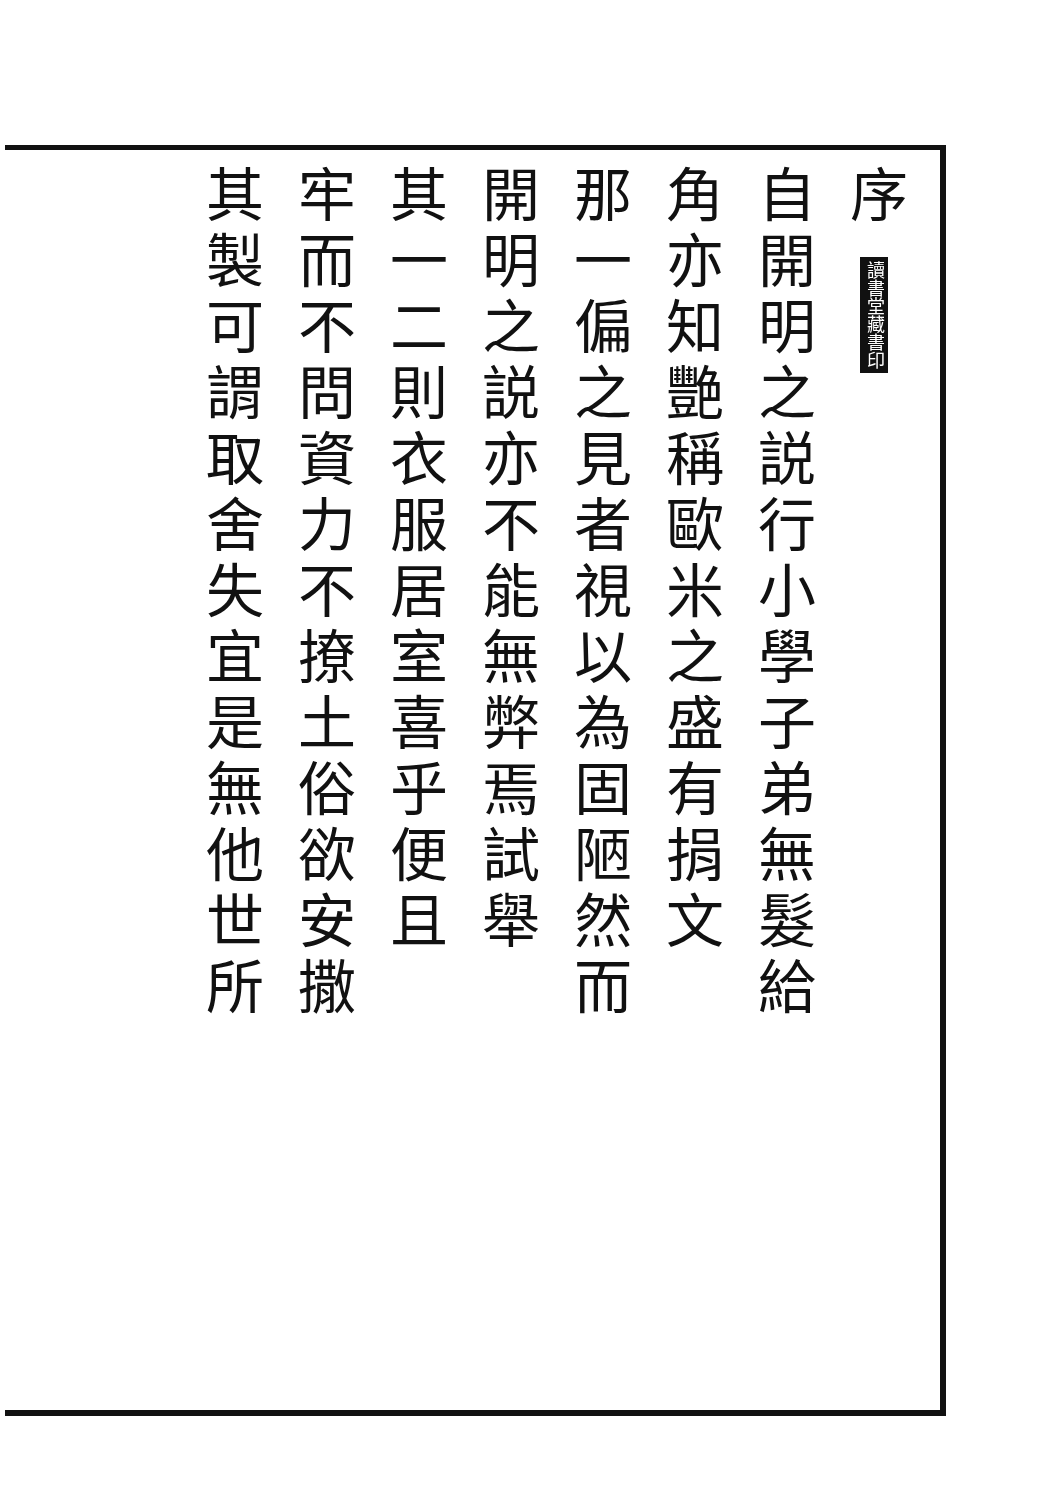序 讀書堂藏書印
自開明之説行小學子弟無髮給
角亦知艷稱歐米之盛有捐文
那一偏之見者視以為固陋然而
開明之説亦不能無弊焉試舉
其一二則衣服居室喜乎便且
牢而不問資力不撩土俗欲安撒
其製可謂取舍失宜是無他世所